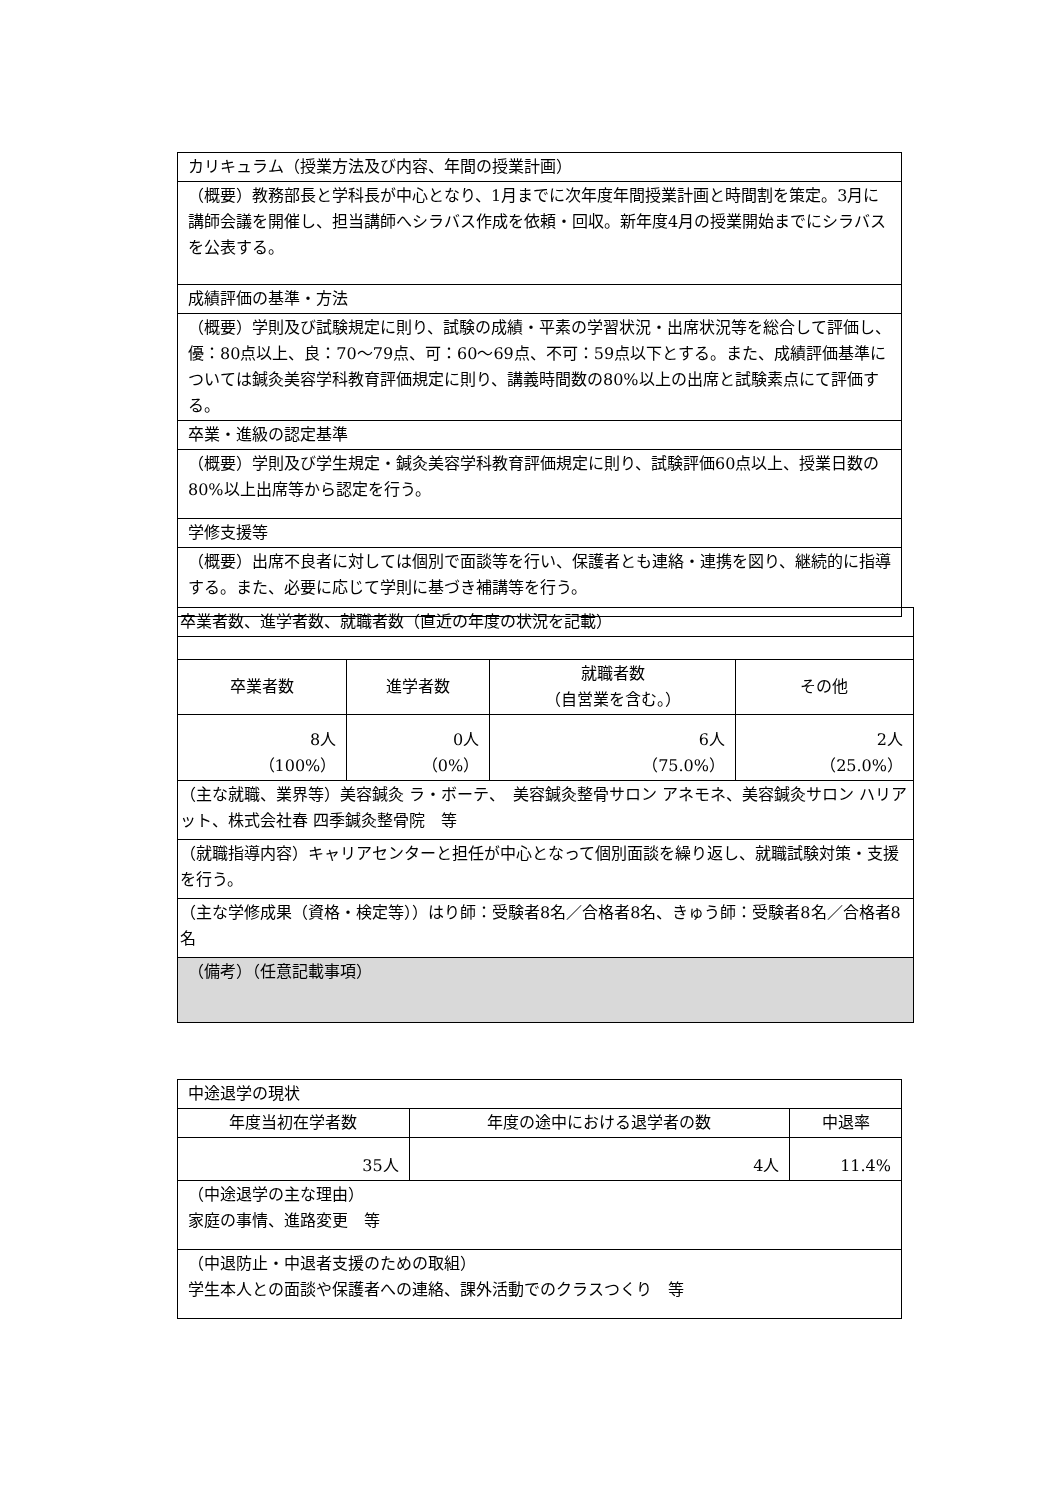| カリキュラム（授業方法及び内容、年間の授業計画） |
| （概要）教務部長と学科長が中心となり、1月までに次年度年間授業計画と時間割を策定。3月に講師会議を開催し、担当講師へシラバス作成を依頼・回収。新年度4月の授業開始までにシラバスを公表する。 |
| 成績評価の基準・方法 |
| （概要）学則及び試験規定に則り、試験の成績・平素の学習状況・出席状況等を総合して評価し、優：80点以上、良：70～79点、可：60～69点、不可：59点以下とする。また、成績評価基準については鍼灸美容学科教育評価規定に則り、講義時間数の80%以上の出席と試験素点にて評価する。 |
| 卒業・進級の認定基準 |
| （概要）学則及び学生規定・鍼灸美容学科教育評価規定に則り、試験評価60点以上、授業日数の80%以上出席等から認定を行う。 |
| 学修支援等 |
| （概要）出席不良者に対しては個別で面談等を行い、保護者とも連絡・連携を図り、継続的に指導する。また、必要に応じて学則に基づき補講等を行う。 |
| 卒業者数、進学者数、就職者数（直近の年度の状況を記載） | | | |
| 卒業者数 | 進学者数 | 就職者数 （自営業を含む。） | その他 |
| 8人 （100%） | 0人 （0%） | 6人 （75.0%） | 2人 （25.0%） |
| （主な就職、業界等）美容鍼灸 ラ・ボーテ、 美容鍼灸整骨サロン アネモネ、美容鍼灸サロン ハリアット、株式会社春 四季鍼灸整骨院 等 | | | |
| （就職指導内容）キャリアセンターと担任が中心となって個別面談を繰り返し、就職試験対策・支援を行う。 | | | |
| （主な学修成果（資格・検定等））はり師：受験者8名／合格者8名、きゅう師：受験者8名／合格者8名 | | | |
| （備考）（任意記載事項） | | | |
| 中途退学の現状 | | |
| 年度当初在学者数 | 年度の途中における退学者の数 | 中退率 |
| 35人 | 4人 | 11.4% |
| （中途退学の主な理由） 家庭の事情、進路変更 等 | | |
| （中退防止・中退者支援のための取組） 学生本人との面談や保護者への連絡、課外活動でのクラスつくり 等 | | |